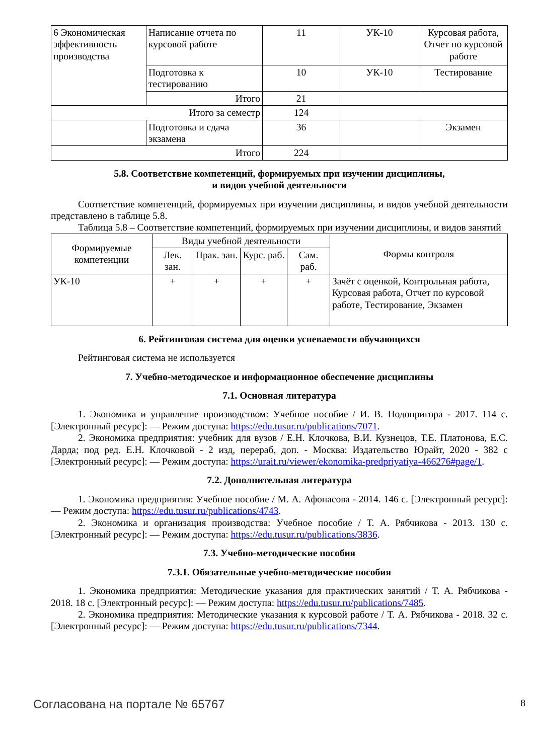| 6 Экономическая эффективность производства | Написание отчета по курсовой работе | 11 | УК-10 | Курсовая работа, Отчет по курсовой работе |
| | Подготовка к тестированию | 10 | УК-10 | Тестирование |
| | Итого | 21 | | |
| Итого за семестр | | 124 | | |
| | Подготовка и сдача экзамена | 36 | | Экзамен |
| Итого | | 224 | | |
5.8. Соответствие компетенций, формируемых при изучении дисциплины,
и видов учебной деятельности
Соответствие компетенций, формируемых при изучении дисциплины, и видов учебной деятельности представлено в таблице 5.8.
Таблица 5.8 – Соответствие компетенций, формируемых при изучении дисциплины, и видов занятий
| Формируемые компетенции | Виды учебной деятельности | | | | Формы контроля |
| --- | --- | --- | --- | --- | --- |
| | Лек. зан. | Прак. зан. | Курс. раб. | Сам. раб. | |
| УК-10 | + | + | + | + | Зачёт с оценкой, Контрольная работа, Курсовая работа, Отчет по курсовой работе, Тестирование, Экзамен |
6. Рейтинговая система для оценки успеваемости обучающихся
Рейтинговая система не используется
7. Учебно-методическое и информационное обеспечение дисциплины
7.1. Основная литература
1. Экономика и управление производством: Учебное пособие / И. В. Подопригора - 2017. 114 с. [Электронный ресурс]: — Режим доступа: https://edu.tusur.ru/publications/7071.
2. Экономика предприятия: учебник для вузов / Е.Н. Клочкова, В.И. Кузнецов, Т.Е. Платонова, Е.С. Дарда; под ред. Е.Н. Клочковой - 2 изд, перераб, доп. - Москва: Издательство Юрайт, 2020 - 382 с [Электронный ресурс]: — Режим доступа: https://urait.ru/viewer/ekonomika-predpriyatiya-466276#page/1.
7.2. Дополнительная литература
1. Экономика предприятия: Учебное пособие / М. А. Афонасова - 2014. 146 с. [Электронный ресурс]: — Режим доступа: https://edu.tusur.ru/publications/4743.
2. Экономика и организация производства: Учебное пособие / Т. А. Рябчикова - 2013. 130 с. [Электронный ресурс]: — Режим доступа: https://edu.tusur.ru/publications/3836.
7.3. Учебно-методические пособия
7.3.1. Обязательные учебно-методические пособия
1. Экономика предприятия: Методические указания для практических занятий / Т. А. Рябчикова - 2018. 18 с. [Электронный ресурс]: — Режим доступа: https://edu.tusur.ru/publications/7485.
2. Экономика предприятия: Методические указания к курсовой работе / Т. А. Рябчикова - 2018. 32 с. [Электронный ресурс]: — Режим доступа: https://edu.tusur.ru/publications/7344.
Согласована на портале № 65767 8